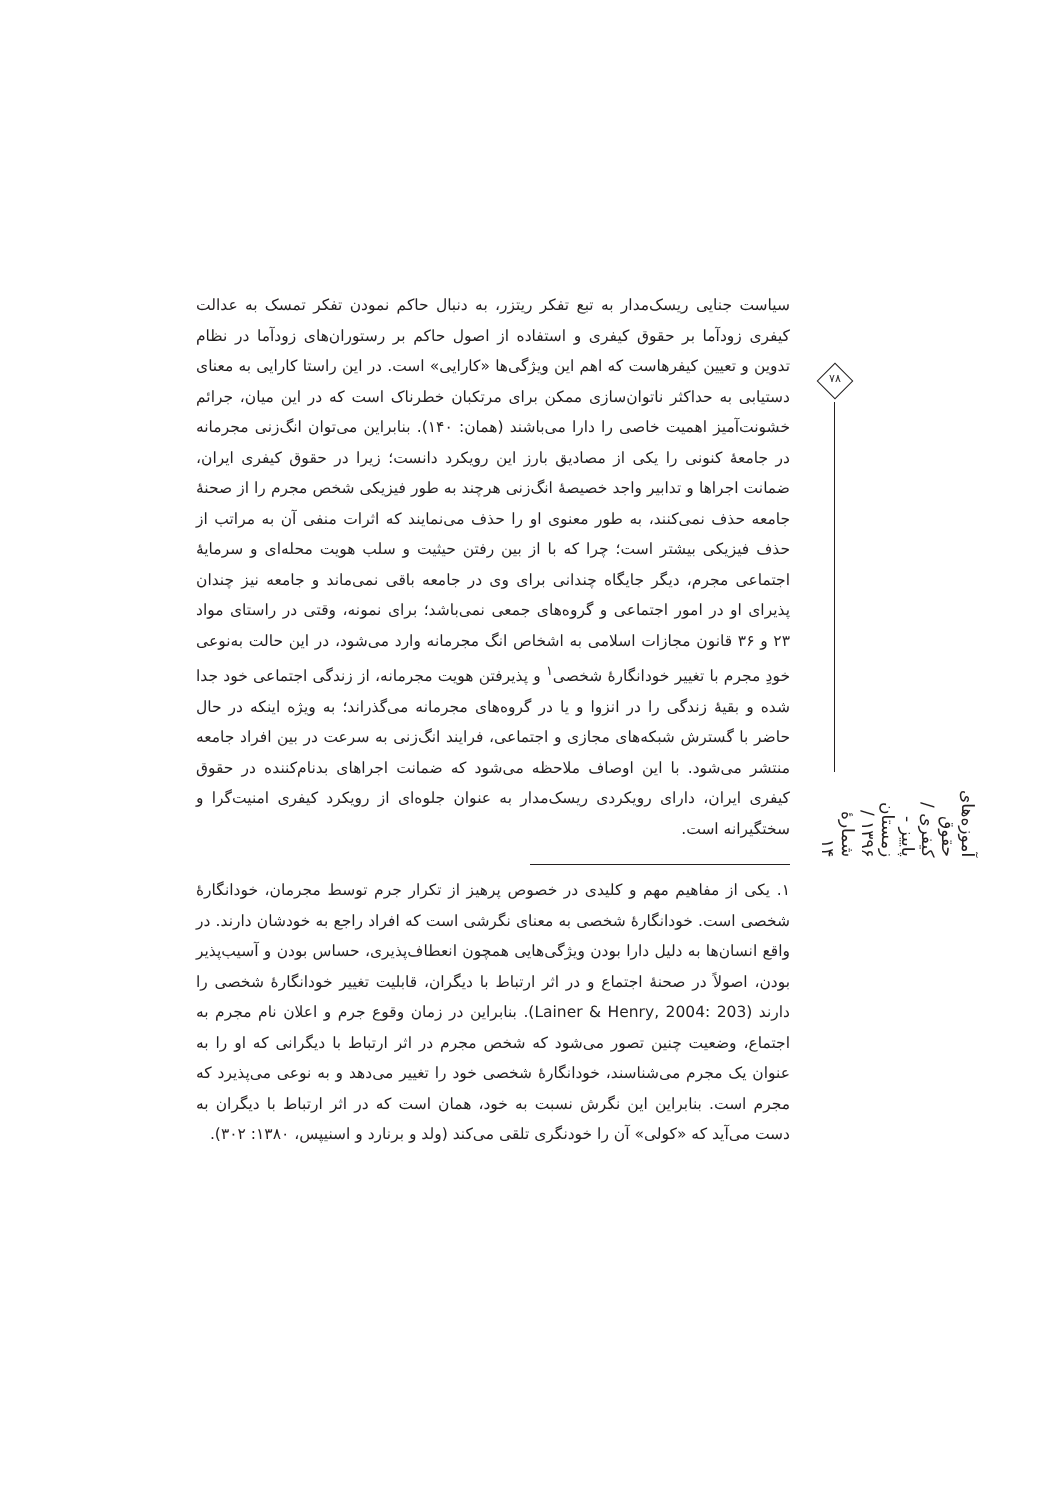سیاست جنایی ریسک‌مدار به تبع تفکر ریتزر، به دنبال حاکم نمودن تفکر تمسک به عدالت کیفری زودآما بر حقوق کیفری و استفاده از اصول حاکم بر رستوران‌های زودآما در نظام تدوین و تعیین کیفرهاست که اهم این ویژگی‌ها «کارایی» است. در این راستا کارایی به معنای دستیابی به حداکثر ناتوان‌سازی ممکن برای مرتکبان خطرناک است که در این میان، جرائم خشونت‌آمیز اهمیت خاصی را دارا می‌باشند (همان: ۱۴۰). بنابراین می‌توان انگ‌زنی مجرمانه در جامعهٔ کنونی را یکی از مصادیق بارز این رویکرد دانست؛ زیرا در حقوق کیفری ایران، ضمانت اجراها و تدابیر واجد خصیصهٔ انگ‌زنی هرچند به طور فیزیکی شخص مجرم را از صحنهٔ جامعه حذف نمی‌کنند، به طور معنوی او را حذف می‌نمایند که اثرات منفی آن به مراتب از حذف فیزیکی بیشتر است؛ چرا که با از بین رفتن حیثیت و سلب هویت محله‌ای و سرمایهٔ اجتماعی مجرم، دیگر جایگاه چندانی برای وی در جامعه باقی نمی‌ماند و جامعه نیز چندان پذیرای او در امور اجتماعی و گروه‌های جمعی نمی‌باشد؛ برای نمونه، وقتی در راستای مواد ۲۳ و ۳۶ قانون مجازات اسلامی به اشخاص انگ مجرمانه وارد می‌شود، در این حالت به‌نوعی خودِ مجرم با تغییر خودانگارهٔ شخصی<sup>۱</sup> و پذیرفتن هویت مجرمانه، از زندگی اجتماعی خود جدا شده و بقیهٔ زندگی را در انزوا و یا در گروه‌های مجرمانه می‌گذراند؛ به ویژه اینکه در حال حاضر با گسترش شبکه‌های مجازی و اجتماعی، فرایند انگ‌زنی به سرعت در بین افراد جامعه منتشر می‌شود. با این اوصاف ملاحظه می‌شود که ضمانت اجراهای بدنام‌کننده در حقوق کیفری ایران، دارای رویکردی ریسک‌مدار به عنوان جلوه‌ای از رویکرد کیفری امنیت‌گرا و سختگیرانه است.
۱. یکی از مفاهیم مهم و کلیدی در خصوص پرهیز از تکرار جرم توسط مجرمان، خودانگارهٔ شخصی است. خودانگارهٔ شخصی به معنای نگرشی است که افراد راجع به خودشان دارند. در واقع انسان‌ها به دلیل دارا بودن ویژگی‌هایی همچون انعطاف‌پذیری، حساس بودن و آسیب‌پذیر بودن، اصولاً در صحنهٔ اجتماع و در اثر ارتباط با دیگران، قابلیت تغییر خودانگارهٔ شخصی را دارند (Lainer & Henry, 2004: 203). بنابراین در زمان وقوع جرم و اعلان نام مجرم به اجتماع، وضعیت چنین تصور می‌شود که شخص مجرم در اثر ارتباط با دیگرانی که او را به عنوان یک مجرم می‌شناسند، خودانگارهٔ شخصی خود را تغییر می‌دهد و به نوعی می‌پذیرد که مجرم است. بنابراین این نگرش نسبت به خود، همان است که در اثر ارتباط با دیگران به دست می‌آید که «کولی» آن را خودنگری تلقی می‌کند (ولد و برنارد و اسنیپس، ۱۳۸۰: ۳۰۲).
۷۸
آموزه‌های حقوق کیفری / پاییز - زمستان ۱۳۹۶ / شمارهٔ ۱۴